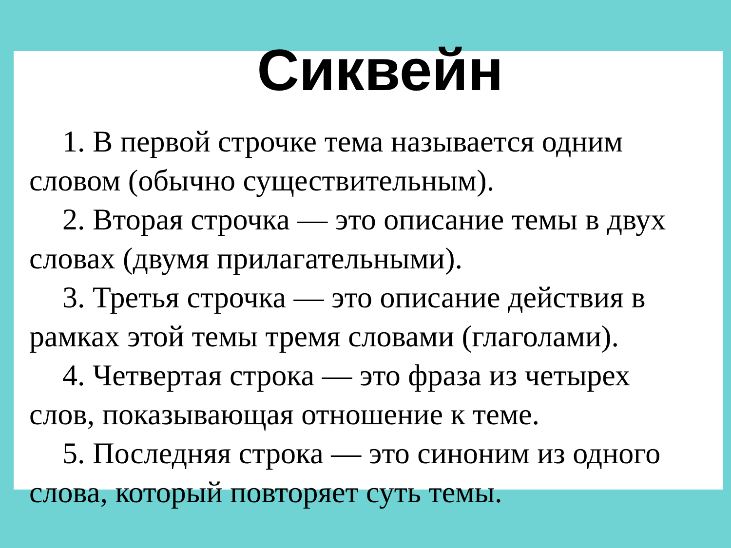Сиквейн
1. В первой строчке тема называется одним словом (обычно существительным).
2. Вторая строчка — это описание темы в двух словах (двумя прилагательными).
3. Третья строчка — это описание действия в рамках этой темы тремя словами (глаголами).
4. Четвертая строка — это фраза из четырех слов, показывающая отношение к теме.
5. Последняя строка — это синоним из одного слова, который повторяет суть темы.